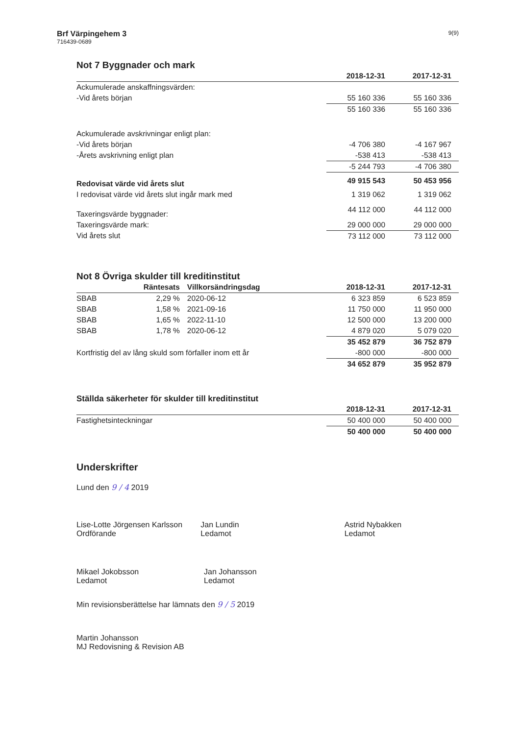Brf Värpingehem 3
716439-0689
9(9)
Not 7 Byggnader och mark
| | 2018-12-31 | 2017-12-31 |
| --- | --- | --- |
| Ackumulerade anskaffningsvärden: | | |
| -Vid årets början | 55 160 336 | 55 160 336 |
| | 55 160 336 | 55 160 336 |
| Ackumulerade avskrivningar enligt plan: | | |
| -Vid årets början | -4 706 380 | -4 167 967 |
| -Årets avskrivning enligt plan | -538 413 | -538 413 |
| | -5 244 793 | -4 706 380 |
| Redovisat värde vid årets slut | 49 915 543 | 50 453 956 |
| I redovisat värde vid årets slut ingår mark med | 1 319 062 | 1 319 062 |
| Taxeringsvärde byggnader: | 44 112 000 | 44 112 000 |
| Taxeringsvärde mark: | 29 000 000 | 29 000 000 |
| Vid årets slut | 73 112 000 | 73 112 000 |
Not 8 Övriga skulder till kreditinstitut
| | Räntesats | Villkorsändringsdag | 2018-12-31 | 2017-12-31 |
| --- | --- | --- | --- | --- |
| SBAB | 2,29 % | 2020-06-12 | 6 323 859 | 6 523 859 |
| SBAB | 1,58 % | 2021-09-16 | 11 750 000 | 11 950 000 |
| SBAB | 1,65 % | 2022-11-10 | 12 500 000 | 13 200 000 |
| SBAB | 1,78 % | 2020-06-12 | 4 879 020 | 5 079 020 |
| | | | 35 452 879 | 36 752 879 |
| Kortfristig del av lång skuld som förfaller inom ett år | | | -800 000 | -800 000 |
| | | | 34 652 879 | 35 952 879 |
Ställda säkerheter för skulder till kreditinstitut
| | 2018-12-31 | 2017-12-31 |
| --- | --- | --- |
| Fastighetsinteckningar | 50 400 000 | 50 400 000 |
| | 50 400 000 | 50 400 000 |
Underskrifter
Lund den 9 / 4 2019
Lise-Lotte Jörgensen Karlsson
Ordförande
Jan Lundin
Ledamot
Astrid Nybakken
Ledamot
Mikael Jokobsson
Ledamot
Jan Johansson
Ledamot
Min revisionsberättelse har lämnats den 9 / 5 2019
Martin Johansson
MJ Redovisning & Revision AB